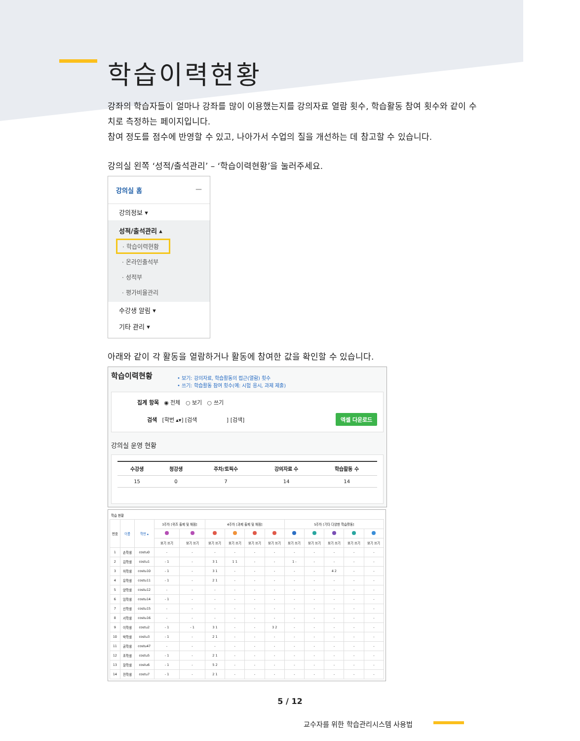학습이력현황
강좌의 학습자들이 얼마나 강좌를 많이 이용했는지를 강의자료 열람 횟수, 학습활동 참여 횟수와 같이 수치로 측정하는 페이지입니다.
참여 정도를 점수에 반영할 수 있고, 나아가서 수업의 질을 개선하는 데 참고할 수 있습니다.
강의실 왼쪽 ‘성적/출석관리’ – ‘학습이력현황’을 눌러주세요.
강의실 홈 —
강의정보 ▾
성적/출석관리 ▴
· 학습이력현황
· 온라인출석부
· 성적부
· 평가비율관리
수강생 알림 ▾
기타 관리 ▾
아래와 같이 각 활동을 열람하거나 활동에 참여한 값을 확인할 수 있습니다.
학습이력현황
• 보기: 강의자료, 학습활동의 접근(열람) 횟수
• 쓰기: 학습활동 참여 횟수(예: 시험 응시, 과제 제출)
집계 항목 ◉ 전체 ○ 보기 ○ 쓰기
검색 [학번 ▴▾] [검색 ] [검색] 엑셀 다운로드
강의실 운영 현황
| 수강생 | 청강생 | 주차/토픽수 | 강의자료 수 | 학습활동 수 |
| --- | --- | --- | --- | --- |
| 15 | 0 | 7 | 14 | 14 |
학습 현황
| 번호 | 이름 | 학번 ▴ | 3주차 [퀴즈 출제 및 채점] | | 4주차 [과제 출제 및 채점] | | | | 5주차 [기타 다양한 학습활동] | | | | |
| --- | --- | --- | --- | --- | --- | --- | --- | --- | --- | --- | --- | --- | --- |
| | | | 보기 쓰기 | 보기 쓰기 | 보기 쓰기 | 보기 쓰기 | 보기 쓰기 | 보기 쓰기 | 보기 쓰기 | 보기 쓰기 | 보기 쓰기 | 보기 쓰기 | 보기 쓰기 |
| 1 | 손학생 | costu0 | - | - | - | - | - | - | - | - | - | - | - |
| 2 | 김학생 | costu1 | - 1 | - | 3 1 | 1 1 | - | - | 1 - | - | - | - | - |
| 3 | 허학생 | costu10 | - 1 | - | 3 1 | - | - | - | - | - | 4 2 | - | - |
| 4 | 유학생 | costu11 | - 1 | - | 2 1 | - | - | - | - | - | - | - | - |
| 5 | 양학생 | costu12 | - | - | - | - | - | - | - | - | - | - | - |
| 6 | 임학생 | costu14 | - 1 | - | - | - | - | - | - | - | - | - | - |
| 7 | 신학생 | costu15 | - | - | - | - | - | - | - | - | - | - | - |
| 8 | 서학생 | costu16 | - | - | - | - | - | - | - | - | - | - | - |
| 9 | 이학생 | costu2 | - 1 | - 1 | 3 1 | - | - | 3 2 | - | - | - | - | - |
| 10 | 박학생 | costu3 | - 1 | - | 2 1 | - | - | - | - | - | - | - | - |
| 11 | 공학생 | costu47 | - | - | - | - | - | - | - | - | - | - | - |
| 12 | 조학생 | costu5 | - 1 | - | 2 1 | - | - | - | - | - | - | - | - |
| 13 | 장학생 | costu6 | - 1 | - | 5 2 | - | - | - | - | - | - | - | - |
| 14 | 전학생 | costu7 | - 1 | - | 2 1 | - | - | - | - | - | - | - | - |
5 / 12
교수자를 위한 학습관리시스템 사용법